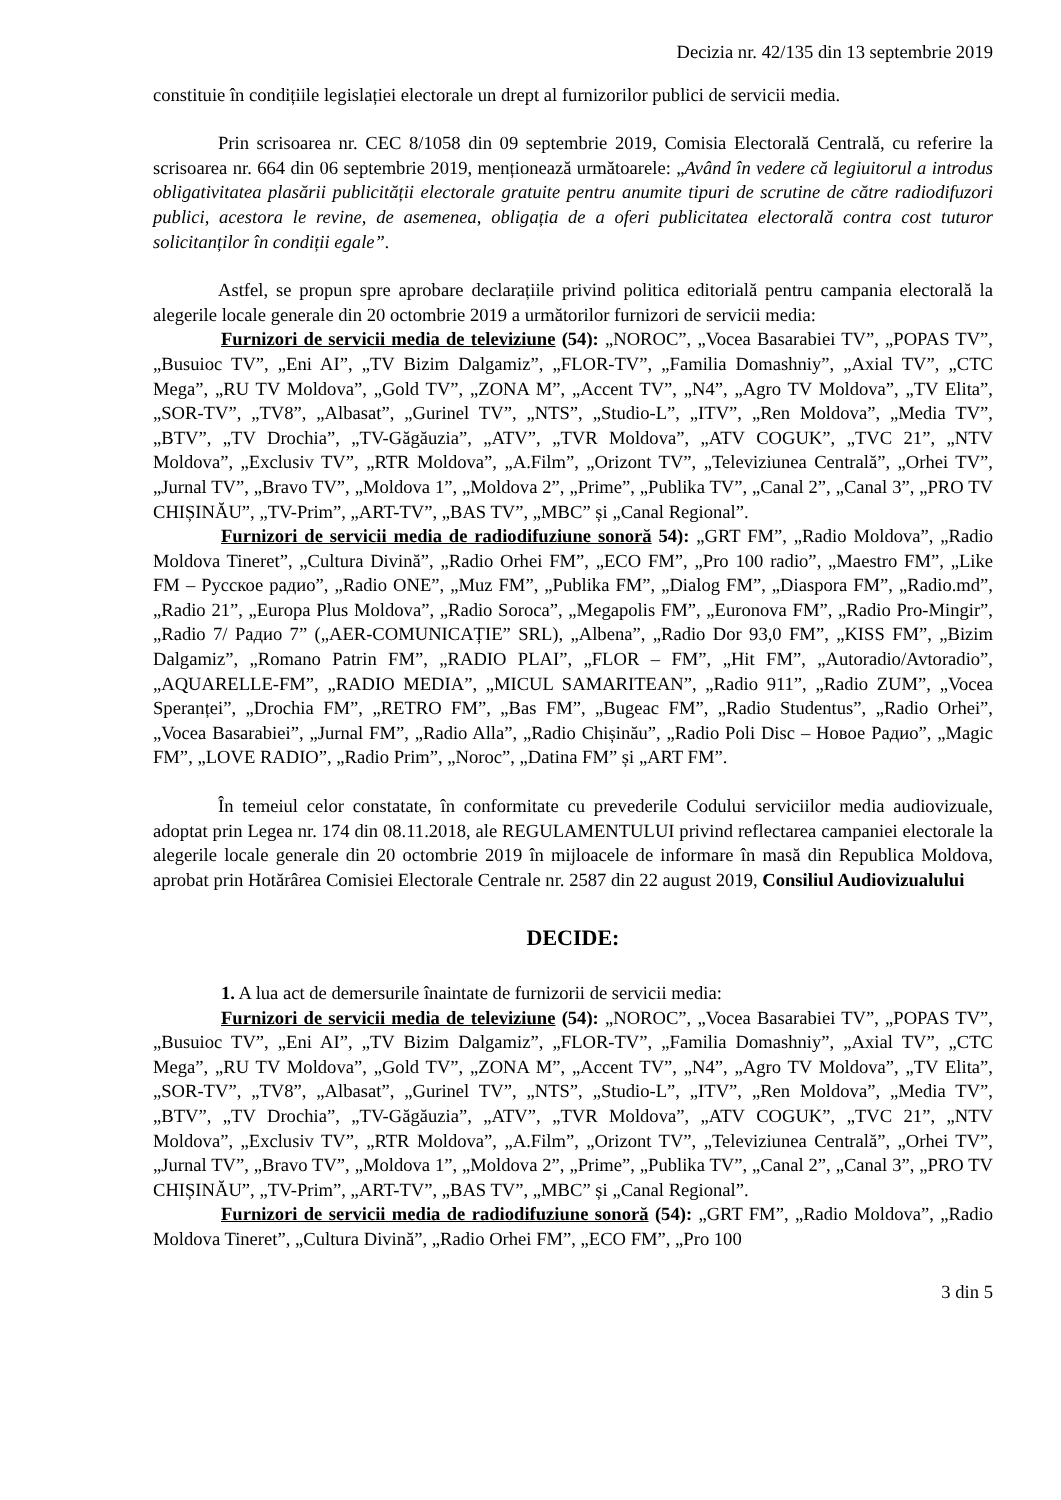Decizia nr. 42/135 din 13 septembrie 2019
constituie în condițiile legislației electorale un drept al furnizorilor publici de servicii media.
Prin scrisoarea nr. CEC 8/1058 din 09 septembrie 2019, Comisia Electorală Centrală, cu referire la scrisoarea nr. 664 din 06 septembrie 2019, menționează următoarele: „Având în vedere că legiuitorul a introdus obligativitatea plasării publicității electorale gratuite pentru anumite tipuri de scrutine de către radiodifuzori publici, acestora le revine, de asemenea, obligația de a oferi publicitatea electorală contra cost tuturor solicitanților în condiții egale”.
Astfel, se propun spre aprobare declarațiile privind politica editorială pentru campania electorală la alegerile locale generale din 20 octombrie 2019 a următorilor furnizori de servicii media:
Furnizori de servicii media de televiziune (54): „NOROC”, „Vocea Basarabiei TV”, „POPAS TV”, „Busuioc TV”, „Eni AI”, „TV Bizim Dalgamiz”, „FLOR-TV”, „Familia Domashniy”, „Axial TV”, „CTC Mega”, „RU TV Moldova”, „Gold TV”, „ZONA M”, „Accent TV”, „N4”, „Agro TV Moldova”, „TV Elita”, „SOR-TV”, „TV8”, „Albasat”, „Gurinel TV”, „NTS”, „Studio-L”, „ITV”, „Ren Moldova”, „Media TV”, „BTV”, „TV Drochia”, „TV-Găgăuzia”, „ATV”, „TVR Moldova”, „ATV COGUK”, „TVC 21”, „NTV Moldova”, „Exclusiv TV”, „RTR Moldova”, „A.Film”, „Orizont TV”, „Televiziunea Centrală”, „Orhei TV”, „Jurnal TV”, „Bravo TV”, „Moldova 1”, „Moldova 2”, „Prime”, „Publika TV”, „Canal 2”, „Canal 3”, „PRO TV CHIȘINĂU”, „TV-Prim”, „ART-TV”, „BAS TV”, „MBC” și „Canal Regional”.
Furnizori de servicii media de radiodifuziune sonoră 54): „GRT FM”, „Radio Moldova”, „Radio Moldova Tineret”, „Cultura Divină”, „Radio Orhei FM”, „ECO FM”, „Pro 100 radio”, „Maestro FM”, „Like FM – Русское радио”, „Radio ONE”, „Muz FM”, „Publika FM”, „Dialog FM”, „Diaspora FM”, „Radio.md”, „Radio 21”, „Europa Plus Moldova”, „Radio Soroca”, „Megapolis FM”, „Euronova FM”, „Radio Pro-Mingir”, „Radio 7/ Радио 7” („AER-COMUNICAȚIE” SRL), „Albena”, „Radio Dor 93,0 FM”, „KISS FM”, „Bizim Dalgamiz”, „Romano Patrin FM”, „RADIO PLAI”, „FLOR – FM”, „Hit FM”, „Autoradio/Avtoradio”, „AQUARELLE-FM”, „RADIO MEDIA”, „MICUL SAMARITEAN”, „Radio 911”, „Radio ZUM”, „Vocea Speranței”, „Drochia FM”, „RETRO FM”, „Bas FM”, „Bugeac FM”, „Radio Studentus”, „Radio Orhei”, „Vocea Basarabiei”, „Jurnal FM”, „Radio Alla”, „Radio Chișinău”, „Radio Poli Disc – Новое Радио”, „Magic FM”, „LOVE RADIO”, „Radio Prim”, „Noroc”, „Datina FM” și „ART FM”.
În temeiul celor constatate, în conformitate cu prevederile Codului serviciilor media audiovizuale, adoptat prin Legea nr. 174 din 08.11.2018, ale REGULAMENTULUI privind reflectarea campaniei electorale la alegerile locale generale din 20 octombrie 2019 în mijloacele de informare în masă din Republica Moldova, aprobat prin Hotărârea Comisiei Electorale Centrale nr. 2587 din 22 august 2019, Consiliul Audiovizualului
DECIDE:
1. A lua act de demersurile înaintate de furnizorii de servicii media:
Furnizori de servicii media de televiziune (54): „NOROC”, „Vocea Basarabiei TV”, „POPAS TV”, „Busuioc TV”, „Eni AI”, „TV Bizim Dalgamiz”, „FLOR-TV”, „Familia Domashniy”, „Axial TV”, „CTC Mega”, „RU TV Moldova”, „Gold TV”, „ZONA M”, „Accent TV”, „N4”, „Agro TV Moldova”, „TV Elita”, „SOR-TV”, „TV8”, „Albasat”, „Gurinel TV”, „NTS”, „Studio-L”, „ITV”, „Ren Moldova”, „Media TV”, „BTV”, „TV Drochia”, „TV-Găgăuzia”, „ATV”, „TVR Moldova”, „ATV COGUK”, „TVC 21”, „NTV Moldova”, „Exclusiv TV”, „RTR Moldova”, „A.Film”, „Orizont TV”, „Televiziunea Centrală”, „Orhei TV”, „Jurnal TV”, „Bravo TV”, „Moldova 1”, „Moldova 2”, „Prime”, „Publika TV”, „Canal 2”, „Canal 3”, „PRO TV CHIȘINĂU”, „TV-Prim”, „ART-TV”, „BAS TV”, „MBC” și „Canal Regional”.
Furnizori de servicii media de radiodifuziune sonoră (54): „GRT FM”, „Radio Moldova”, „Radio Moldova Tineret”, „Cultura Divină”, „Radio Orhei FM”, „ECO FM”, „Pro 100
3 din 5